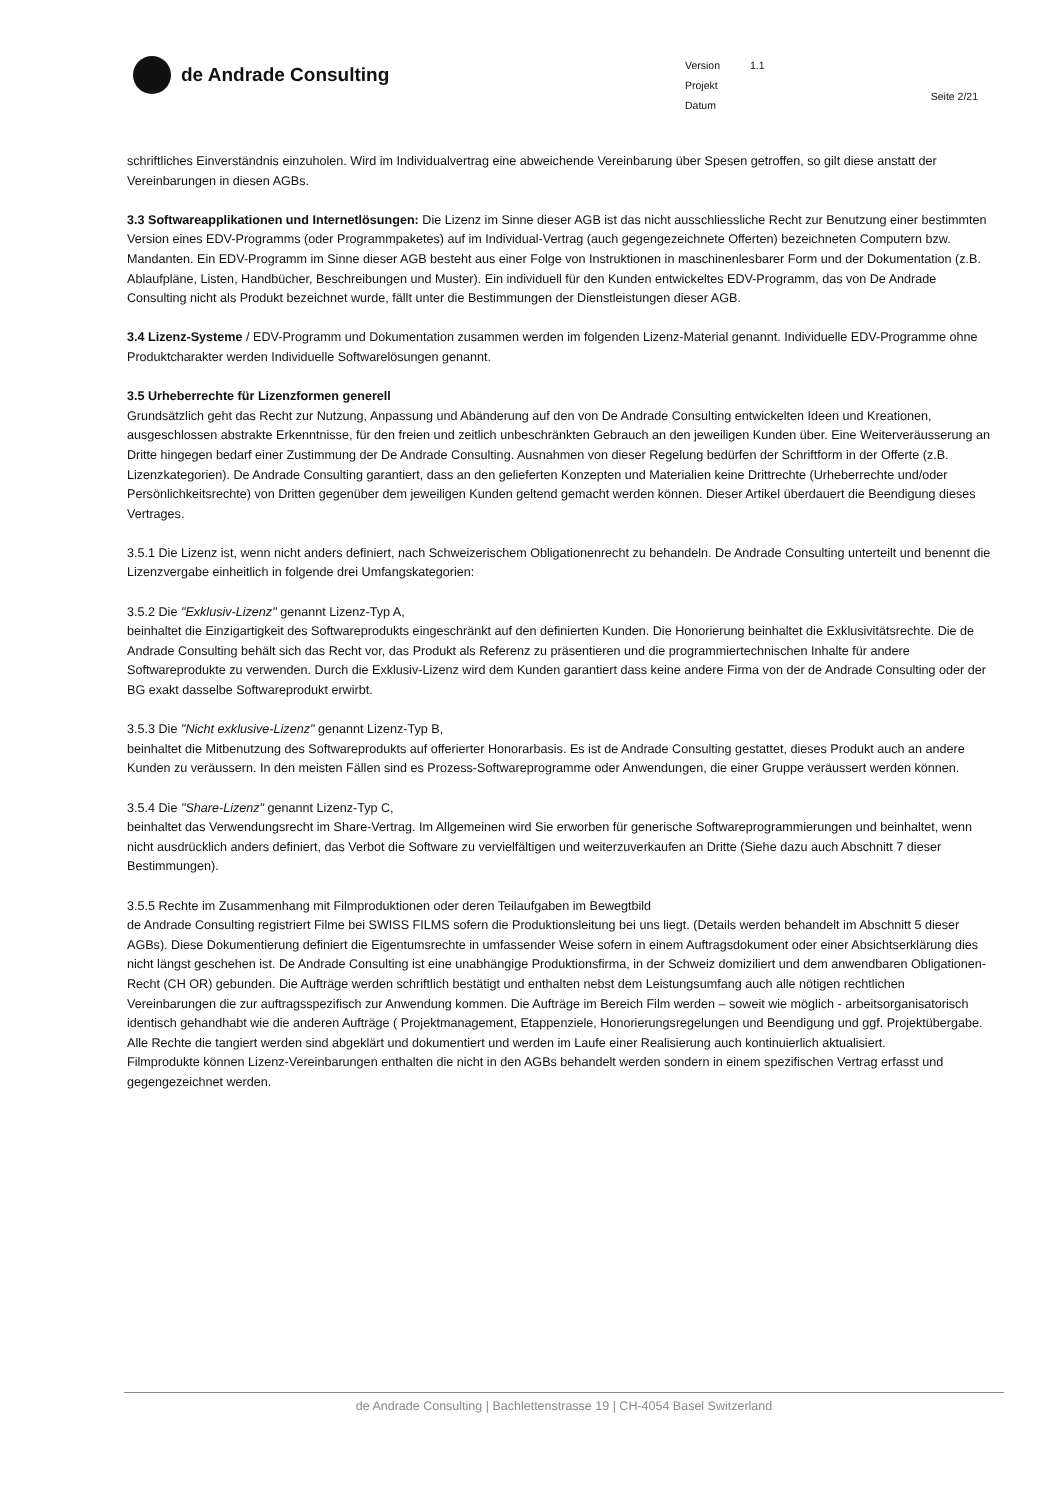de Andrade Consulting
| Version | 1.1 |
| Projekt | |
| Datum | |
Seite 2/21
schriftliches Einverständnis einzuholen. Wird im Individualvertrag eine abweichende Vereinbarung über Spesen getroffen, so gilt diese anstatt der Vereinbarungen in diesen AGBs.
3.3 Softwareapplikationen und Internetlösungen: Die Lizenz im Sinne dieser AGB ist das nicht ausschliessliche Recht zur Benutzung einer bestimmten Version eines EDV-Programms (oder Programmpaketes) auf im Individual-Vertrag (auch gegengezeichnete Offerten) bezeichneten Computern bzw. Mandanten. Ein EDV-Programm im Sinne dieser AGB besteht aus einer Folge von Instruktionen in maschinenlesbarer Form und der Dokumentation (z.B. Ablaufpläne, Listen, Handbücher, Beschreibungen und Muster). Ein individuell für den Kunden entwickeltes EDV-Programm, das von De Andrade Consulting nicht als Produkt bezeichnet wurde, fällt unter die Bestimmungen der Dienstleistungen dieser AGB.
3.4 Lizenz-Systeme / EDV-Programm und Dokumentation zusammen werden im folgenden Lizenz-Material genannt. Individuelle EDV-Programme ohne Produktcharakter werden Individuelle Softwarelösungen genannt.
3.5 Urheberrechte für Lizenzformen generell
Grundsätzlich geht das Recht zur Nutzung, Anpassung und Abänderung auf den von De Andrade Consulting entwickelten Ideen und Kreationen, ausgeschlossen abstrakte Erkenntnisse, für den freien und zeitlich unbeschränkten Gebrauch an den jeweiligen Kunden über. Eine Weiterveräusserung an Dritte hingegen bedarf einer Zustimmung der De Andrade Consulting. Ausnahmen von dieser Regelung bedürfen der Schriftform in der Offerte (z.B. Lizenzkategorien). De Andrade Consulting garantiert, dass an den gelieferten Konzepten und Materialien keine Drittrechte (Urheberrechte und/oder Persönlichkeitsrechte) von Dritten gegenüber dem jeweiligen Kunden geltend gemacht werden können. Dieser Artikel überdauert die Beendigung dieses Vertrages.
3.5.1 Die Lizenz ist, wenn nicht anders definiert, nach Schweizerischem Obligationenrecht zu behandeln. De Andrade Consulting unterteilt und benennt die Lizenzvergabe einheitlich in folgende drei Umfangskategorien:
3.5.2 Die "Exklusiv-Lizenz" genannt Lizenz-Typ A,
beinhaltet die Einzigartigkeit des Softwareprodukts eingeschränkt auf den definierten Kunden. Die Honorierung beinhaltet die Exklusivitätsrechte. Die de Andrade Consulting behält sich das Recht vor, das Produkt als Referenz zu präsentieren und die programmiertechnischen Inhalte für andere Softwareprodukte zu verwenden. Durch die Exklusiv-Lizenz wird dem Kunden garantiert dass keine andere Firma von der de Andrade Consulting oder der BG exakt dasselbe Softwareprodukt erwirbt.
3.5.3 Die "Nicht exklusive-Lizenz" genannt Lizenz-Typ B,
beinhaltet die Mitbenutzung des Softwareprodukts auf offerierter Honorarbasis. Es ist de Andrade Consulting gestattet, dieses Produkt auch an andere Kunden zu veräussern. In den meisten Fällen sind es Prozess-Softwareprogramme oder Anwendungen, die einer Gruppe veräussert werden können.
3.5.4 Die "Share-Lizenz" genannt Lizenz-Typ C,
beinhaltet das Verwendungsrecht im Share-Vertrag. Im Allgemeinen wird Sie erworben für generische Softwareprogrammierungen und beinhaltet, wenn nicht ausdrücklich anders definiert, das Verbot die Software zu vervielfältigen und weiterzuverkaufen an Dritte (Siehe dazu auch Abschnitt 7 dieser Bestimmungen).
3.5.5 Rechte im Zusammenhang mit Filmproduktionen oder deren Teilaufgaben im Bewegtbild
de Andrade Consulting registriert Filme bei SWISS FILMS sofern die Produktionsleitung bei uns liegt. (Details werden behandelt im Abschnitt 5 dieser AGBs). Diese Dokumentierung definiert die Eigentumsrechte in umfassender Weise sofern in einem Auftragsdokument oder einer Absichtserklärung dies nicht längst geschehen ist. De Andrade Consulting ist eine unabhängige Produktionsfirma, in der Schweiz domiziliert und dem anwendbaren Obligationen-Recht (CH OR) gebunden. Die Aufträge werden schriftlich bestätigt und enthalten nebst dem Leistungsumfang auch alle nötigen rechtlichen Vereinbarungen die zur auftragsspezifisch zur Anwendung kommen. Die Aufträge im Bereich Film werden – soweit wie möglich - arbeitsorganisatorisch identisch gehandhabt wie die anderen Aufträge ( Projektmanagement, Etappenziele, Honorierungsregelungen und Beendigung und ggf. Projektübergabe. Alle Rechte die tangiert werden sind abgeklärt und dokumentiert und werden im Laufe einer Realisierung auch kontinuierlich aktualisiert.
Filmprodukte können Lizenz-Vereinbarungen enthalten die nicht in den AGBs behandelt werden sondern in einem spezifischen Vertrag erfasst und gegengezeichnet werden.
de Andrade Consulting | Bachlettenstrasse 19 | CH-4054 Basel Switzerland